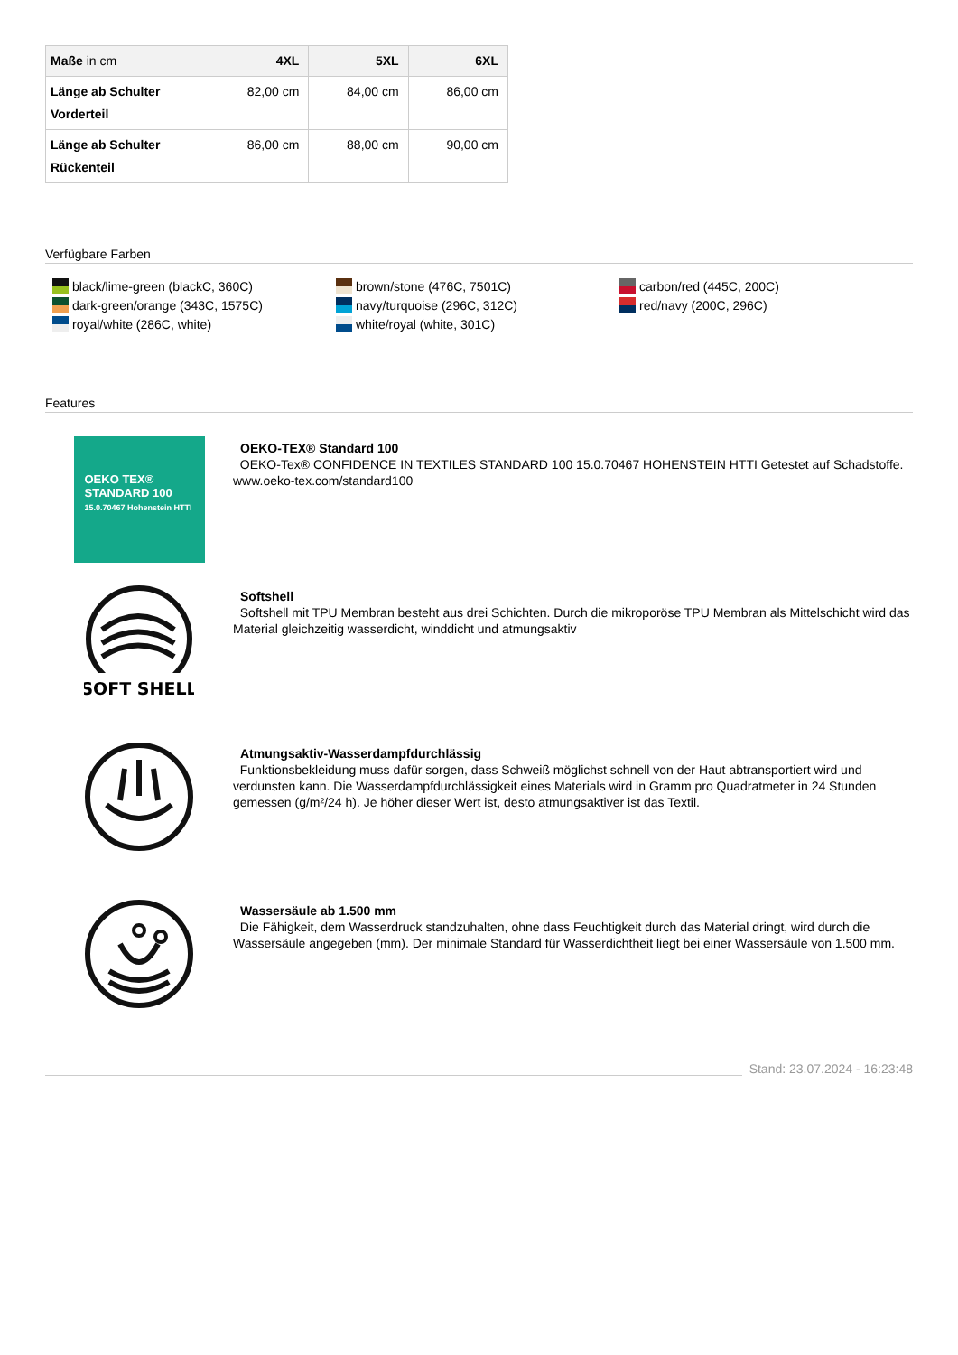| Maße in cm | 4XL | 5XL | 6XL |
| --- | --- | --- | --- |
| Länge ab Schulter Vorderteil | 82,00 cm | 84,00 cm | 86,00 cm |
| Länge ab Schulter Rückenteil | 86,00 cm | 88,00 cm | 90,00 cm |
Verfügbare Farben
black/lime-green (blackC, 360C)
brown/stone (476C, 7501C)
carbon/red (445C, 200C)
dark-green/orange (343C, 1575C)
navy/turquoise (296C, 312C)
red/navy (200C, 296C)
royal/white (286C, white)
white/royal (white, 301C)
Features
OEKO TEX®
STANDARD 100
15.0.70467 Hohenstein HTTI
OEKO-TEX® Standard 100
OEKO-Tex® CONFIDENCE IN TEXTILES STANDARD 100 15.0.70467 HOHENSTEIN HTTI Getestet auf Schadstoffe. www.oeko-tex.com/standard100
SOFT SHELL
Softshell
Softshell mit TPU Membran besteht aus drei Schichten. Durch die mikroporöse TPU Membran als Mittelschicht wird das Material gleichzeitig wasserdicht, winddicht und atmungsaktiv
Atmungsaktiv-Wasserdampfdurchlässig
Funktionsbekleidung muss dafür sorgen, dass Schweiß möglichst schnell von der Haut abtransportiert wird und verdunsten kann. Die Wasserdampfdurchlässigkeit eines Materials wird in Gramm pro Quadratmeter in 24 Stunden gemessen (g/m²/24 h). Je höher dieser Wert ist, desto atmungsaktiver ist das Textil.
Wassersäule ab 1.500 mm
Die Fähigkeit, dem Wasserdruck standzuhalten, ohne dass Feuchtigkeit durch das Material dringt, wird durch die Wassersäule angegeben (mm). Der minimale Standard für Wasserdichtheit liegt bei einer Wassersäule von 1.500 mm.
Stand: 23.07.2024 - 16:23:48